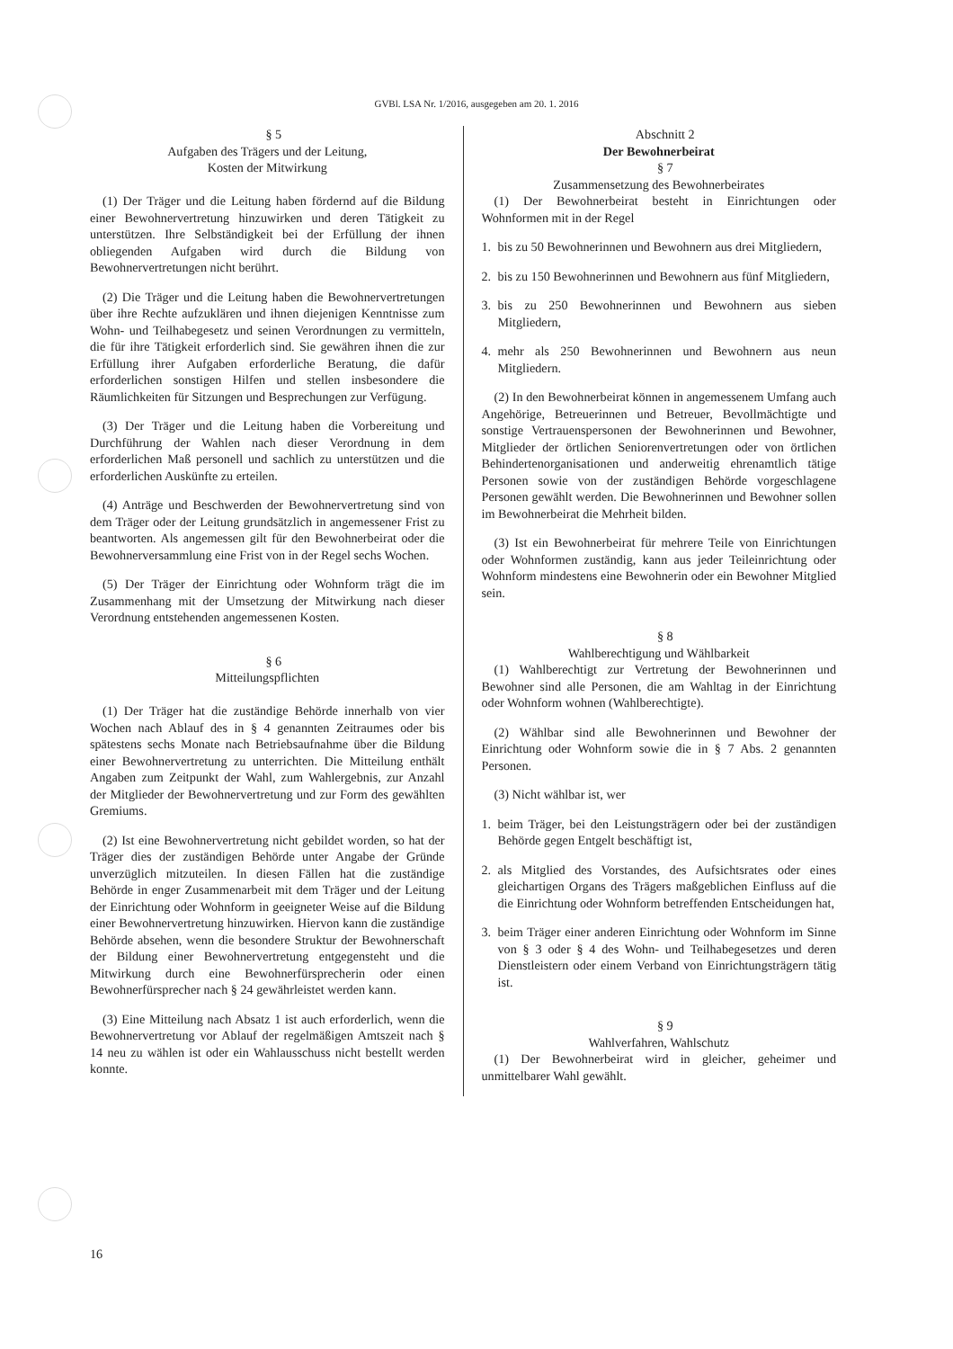GVBl. LSA Nr. 1/2016, ausgegeben am 20. 1. 2016
§ 5
Aufgaben des Trägers und der Leitung,
Kosten der Mitwirkung
(1) Der Träger und die Leitung haben fördernd auf die Bildung einer Bewohnervertretung hinzuwirken und deren Tätigkeit zu unterstützen. Ihre Selbständigkeit bei der Erfüllung der ihnen obliegenden Aufgaben wird durch die Bildung von Bewohnervertretungen nicht berührt.
(2) Die Träger und die Leitung haben die Bewohnervertretungen über ihre Rechte aufzuklären und ihnen diejenigen Kenntnisse zum Wohn- und Teilhabegesetz und seinen Verordnungen zu vermitteln, die für ihre Tätigkeit erforderlich sind. Sie gewähren ihnen die zur Erfüllung ihrer Aufgaben erforderliche Beratung, die dafür erforderlichen sonstigen Hilfen und stellen insbesondere die Räumlichkeiten für Sitzungen und Besprechungen zur Verfügung.
(3) Der Träger und die Leitung haben die Vorbereitung und Durchführung der Wahlen nach dieser Verordnung in dem erforderlichen Maß personell und sachlich zu unterstützen und die erforderlichen Auskünfte zu erteilen.
(4) Anträge und Beschwerden der Bewohnervertretung sind von dem Träger oder der Leitung grundsätzlich in angemessener Frist zu beantworten. Als angemessen gilt für den Bewohnerbeirat oder die Bewohnerversammlung eine Frist von in der Regel sechs Wochen.
(5) Der Träger der Einrichtung oder Wohnform trägt die im Zusammenhang mit der Umsetzung der Mitwirkung nach dieser Verordnung entstehenden angemessenen Kosten.
§ 6
Mitteilungspflichten
(1) Der Träger hat die zuständige Behörde innerhalb von vier Wochen nach Ablauf des in § 4 genannten Zeitraumes oder bis spätestens sechs Monate nach Betriebsaufnahme über die Bildung einer Bewohnervertretung zu unterrichten. Die Mitteilung enthält Angaben zum Zeitpunkt der Wahl, zum Wahlergebnis, zur Anzahl der Mitglieder der Bewohnervertretung und zur Form des gewählten Gremiums.
(2) Ist eine Bewohnervertretung nicht gebildet worden, so hat der Träger dies der zuständigen Behörde unter Angabe der Gründe unverzüglich mitzuteilen. In diesen Fällen hat die zuständige Behörde in enger Zusammenarbeit mit dem Träger und der Leitung der Einrichtung oder Wohnform in geeigneter Weise auf die Bildung einer Bewohnervertretung hinzuwirken. Hiervon kann die zuständige Behörde absehen, wenn die besondere Struktur der Bewohnerschaft der Bildung einer Bewohnervertretung entgegensteht und die Mitwirkung durch eine Bewohnerfürsprecherin oder einen Bewohnerfürsprecher nach § 24 gewährleistet werden kann.
(3) Eine Mitteilung nach Absatz 1 ist auch erforderlich, wenn die Bewohnervertretung vor Ablauf der regelmäßigen Amtszeit nach § 14 neu zu wählen ist oder ein Wahlausschuss nicht bestellt werden konnte.
Abschnitt 2
Der Bewohnerbeirat
§ 7
Zusammensetzung des Bewohnerbeirates
(1) Der Bewohnerbeirat besteht in Einrichtungen oder Wohnformen mit in der Regel
1. bis zu 50 Bewohnerinnen und Bewohnern aus drei Mitgliedern,
2. bis zu 150 Bewohnerinnen und Bewohnern aus fünf Mitgliedern,
3. bis zu 250 Bewohnerinnen und Bewohnern aus sieben Mitgliedern,
4. mehr als 250 Bewohnerinnen und Bewohnern aus neun Mitgliedern.
(2) In den Bewohnerbeirat können in angemessenem Umfang auch Angehörige, Betreuerinnen und Betreuer, Bevollmächtigte und sonstige Vertrauenspersonen der Bewohnerinnen und Bewohner, Mitglieder der örtlichen Seniorenvertretungen oder von örtlichen Behindertenorganisationen und anderweitig ehrenamtlich tätige Personen sowie von der zuständigen Behörde vorgeschlagene Personen gewählt werden. Die Bewohnerinnen und Bewohner sollen im Bewohnerbeirat die Mehrheit bilden.
(3) Ist ein Bewohnerbeirat für mehrere Teile von Einrichtungen oder Wohnformen zuständig, kann aus jeder Teileinrichtung oder Wohnform mindestens eine Bewohnerin oder ein Bewohner Mitglied sein.
§ 8
Wahlberechtigung und Wählbarkeit
(1) Wahlberechtigt zur Vertretung der Bewohnerinnen und Bewohner sind alle Personen, die am Wahltag in der Einrichtung oder Wohnform wohnen (Wahlberechtigte).
(2) Wählbar sind alle Bewohnerinnen und Bewohner der Einrichtung oder Wohnform sowie die in § 7 Abs. 2 genannten Personen.
(3) Nicht wählbar ist, wer
1. beim Träger, bei den Leistungsträgern oder bei der zuständigen Behörde gegen Entgelt beschäftigt ist,
2. als Mitglied des Vorstandes, des Aufsichtsrates oder eines gleichartigen Organs des Trägers maßgeblichen Einfluss auf die die Einrichtung oder Wohnform betreffenden Entscheidungen hat,
3. beim Träger einer anderen Einrichtung oder Wohnform im Sinne von § 3 oder § 4 des Wohn- und Teilhabegesetzes und deren Dienstleistern oder einem Verband von Einrichtungsträgern tätig ist.
§ 9
Wahlverfahren, Wahlschutz
(1) Der Bewohnerbeirat wird in gleicher, geheimer und unmittelbarer Wahl gewählt.
16